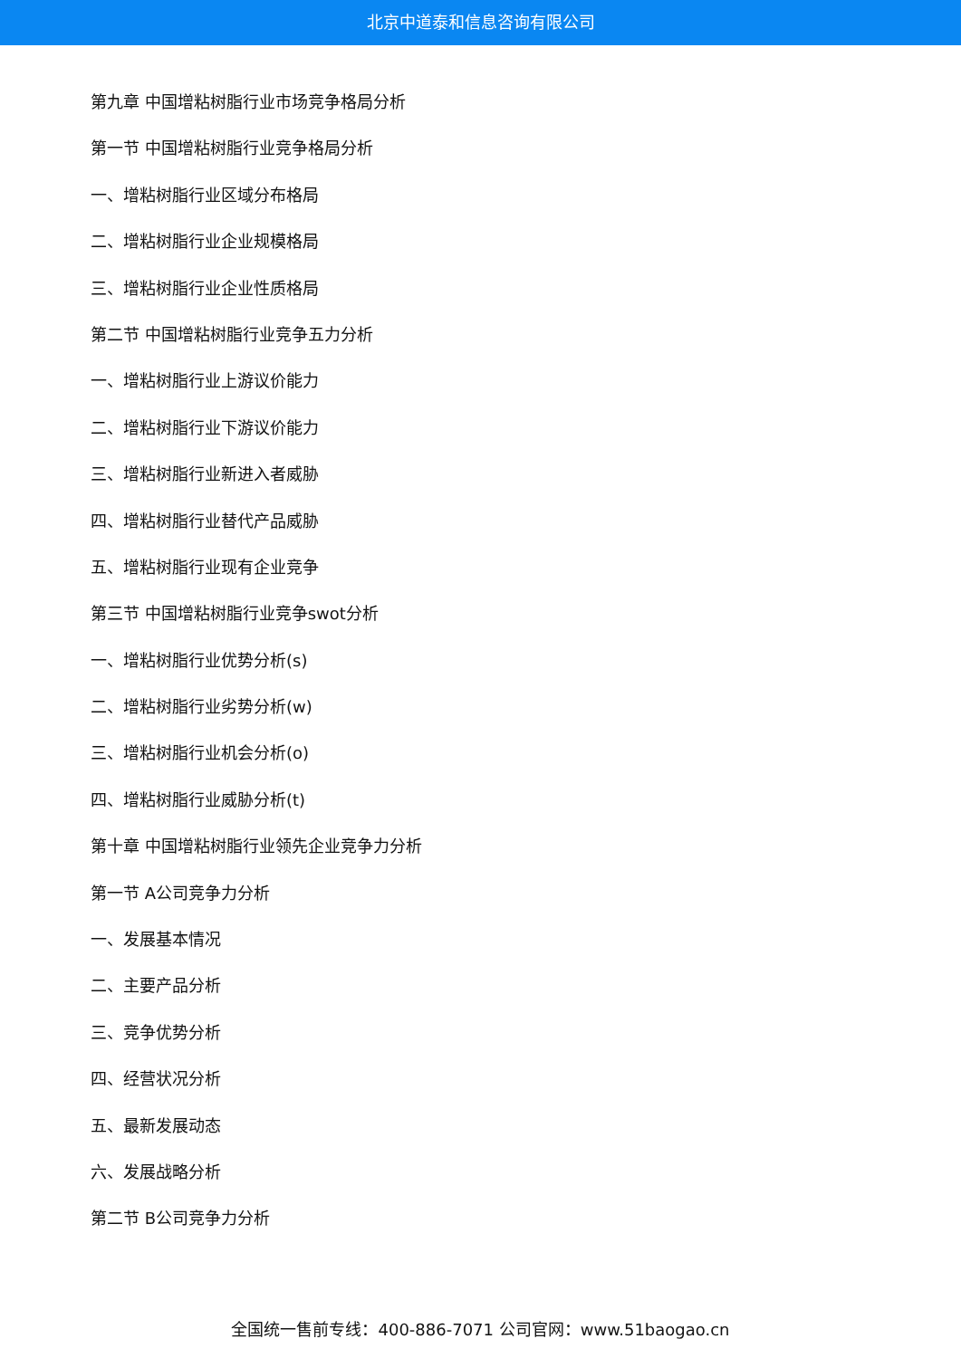北京中道泰和信息咨询有限公司
第九章 中国增粘树脂行业市场竞争格局分析
第一节 中国增粘树脂行业竞争格局分析
一、增粘树脂行业区域分布格局
二、增粘树脂行业企业规模格局
三、增粘树脂行业企业性质格局
第二节 中国增粘树脂行业竞争五力分析
一、增粘树脂行业上游议价能力
二、增粘树脂行业下游议价能力
三、增粘树脂行业新进入者威胁
四、增粘树脂行业替代产品威胁
五、增粘树脂行业现有企业竞争
第三节 中国增粘树脂行业竞争swot分析
一、增粘树脂行业优势分析(s)
二、增粘树脂行业劣势分析(w)
三、增粘树脂行业机会分析(o)
四、增粘树脂行业威胁分析(t)
第十章 中国增粘树脂行业领先企业竞争力分析
第一节 A公司竞争力分析
一、发展基本情况
二、主要产品分析
三、竞争优势分析
四、经营状况分析
五、最新发展动态
六、发展战略分析
第二节 B公司竞争力分析
全国统一售前专线：400-886-7071 公司官网：www.51baogao.cn